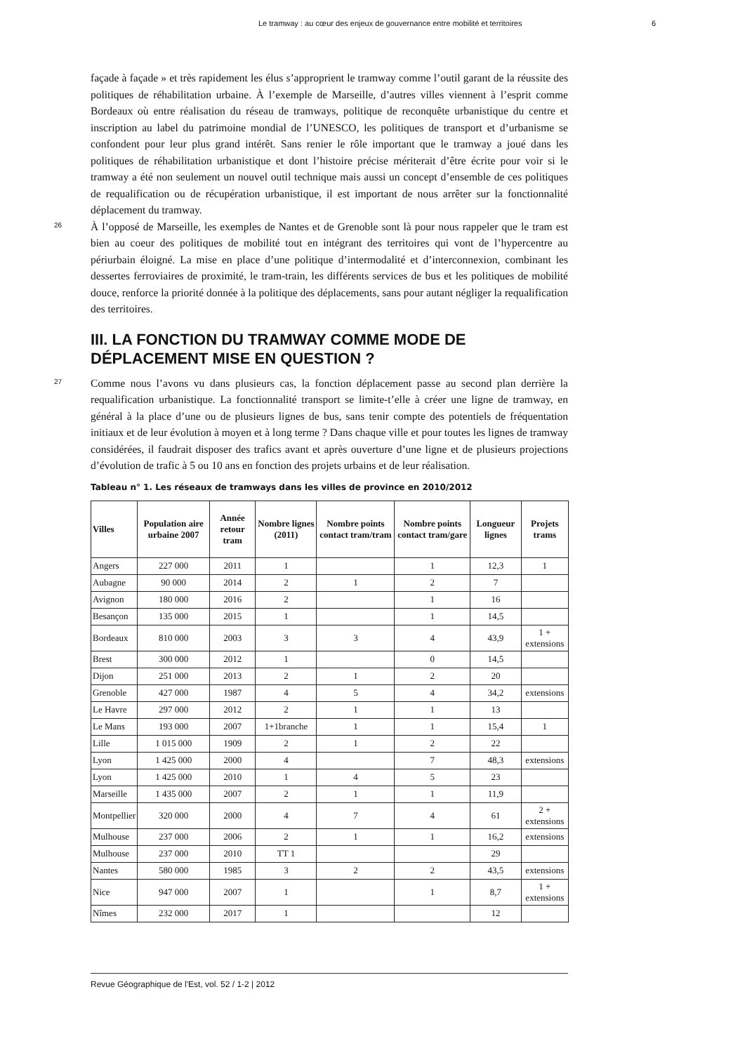Le tramway : au cœur des enjeux de gouvernance entre mobilité et territoires 6
façade à façade » et très rapidement les élus s’approprient le tramway comme l’outil garant de la réussite des politiques de réhabilitation urbaine. À l’exemple de Marseille, d’autres villes viennent à l’esprit comme Bordeaux où entre réalisation du réseau de tramways, politique de reconquête urbanistique du centre et inscription au label du patrimoine mondial de l’UNESCO, les politiques de transport et d’urbanisme se confondent pour leur plus grand intérêt. Sans renier le rôle important que le tramway a joué dans les politiques de réhabilitation urbanistique et dont l’histoire précise mériterait d’être écrite pour voir si le tramway a été non seulement un nouvel outil technique mais aussi un concept d’ensemble de ces politiques de requalification ou de récupération urbanistique, il est important de nous arrêter sur la fonctionnalité déplacement du tramway.
26
À l’opposé de Marseille, les exemples de Nantes et de Grenoble sont là pour nous rappeler que le tram est bien au coeur des politiques de mobilité tout en intégrant des territoires qui vont de l’hypercentre au périurbain éloigné. La mise en place d’une politique d’intermodalité et d’interconnexion, combinant les dessertes ferroviaires de proximité, le tram-train, les différents services de bus et les politiques de mobilité douce, renforce la priorité donnée à la politique des déplacements, sans pour autant négliger la requalification des territoires.
III. LA FONCTION DU TRAMWAY COMME MODE DE DÉPLACEMENT MISE EN QUESTION ?
27
Comme nous l’avons vu dans plusieurs cas, la fonction déplacement passe au second plan derrière la requalification urbanistique. La fonctionnalité transport se limite-t’elle à créer une ligne de tramway, en général à la place d’une ou de plusieurs lignes de bus, sans tenir compte des potentiels de fréquentation initiaux et de leur évolution à moyen et à long terme ? Dans chaque ville et pour toutes les lignes de tramway considérées, il faudrait disposer des trafics avant et après ouverture d’une ligne et de plusieurs projections d’évolution de trafic à 5 ou 10 ans en fonction des projets urbains et de leur réalisation.
Tableau n° 1. Les réseaux de tramways dans les villes de province en 2010/2012
| Villes | Population aire urbaine 2007 | Année retour tram | Nombre lignes (2011) | Nombre points contact tram/tram | Nombre points contact tram/gare | Longueur lignes | Projets trams |
| --- | --- | --- | --- | --- | --- | --- | --- |
| Angers | 227 000 | 2011 | 1 | | 1 | 12,3 | 1 |
| Aubagne | 90 000 | 2014 | 2 | 1 | 2 | 7 | |
| Avignon | 180 000 | 2016 | 2 | | 1 | 16 | |
| Besançon | 135 000 | 2015 | 1 | | 1 | 14,5 | |
| Bordeaux | 810 000 | 2003 | 3 | 3 | 4 | 43,9 | 1 + extensions |
| Brest | 300 000 | 2012 | 1 | | 0 | 14,5 | |
| Dijon | 251 000 | 2013 | 2 | 1 | 2 | 20 | |
| Grenoble | 427 000 | 1987 | 4 | 5 | 4 | 34,2 | extensions |
| Le Havre | 297 000 | 2012 | 2 | 1 | 1 | 13 | |
| Le Mans | 193 000 | 2007 | 1+1branche | 1 | 1 | 15,4 | 1 |
| Lille | 1 015 000 | 1909 | 2 | 1 | 2 | 22 | |
| Lyon | 1 425 000 | 2000 | 4 | | 7 | 48,3 | extensions |
| Lyon | 1 425 000 | 2010 | 1 | 4 | 5 | 23 | |
| Marseille | 1 435 000 | 2007 | 2 | 1 | 1 | 11,9 | |
| Montpellier | 320 000 | 2000 | 4 | 7 | 4 | 61 | 2 + extensions |
| Mulhouse | 237 000 | 2006 | 2 | 1 | 1 | 16,2 | extensions |
| Mulhouse | 237 000 | 2010 | TT 1 | | | 29 | |
| Nantes | 580 000 | 1985 | 3 | 2 | 2 | 43,5 | extensions |
| Nice | 947 000 | 2007 | 1 | | 1 | 8,7 | 1 + extensions |
| Nîmes | 232 000 | 2017 | 1 | | | 12 | |
Revue Géographique de l'Est, vol. 52 / 1-2 | 2012